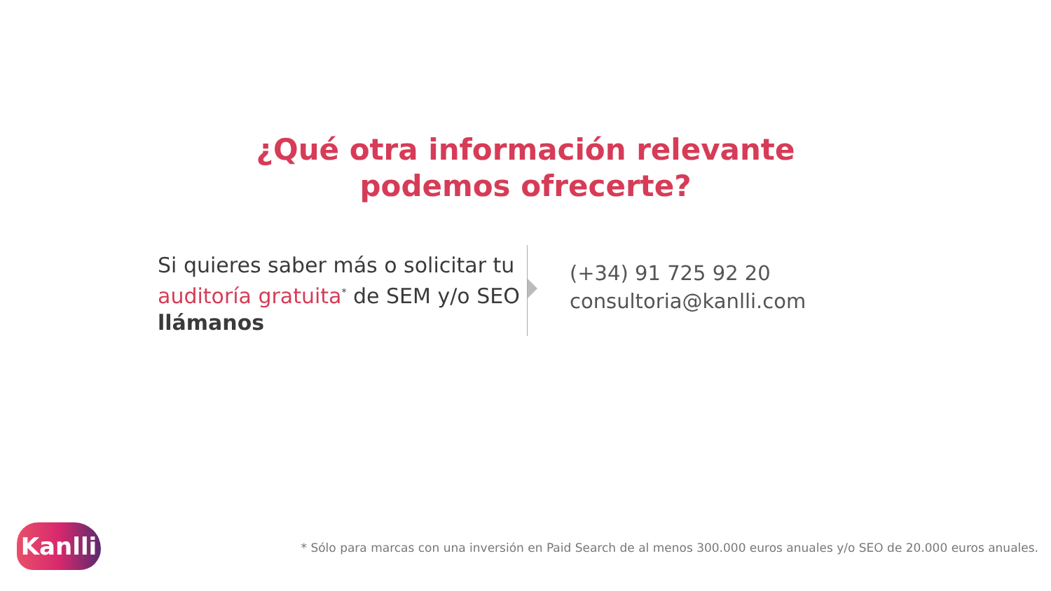¿Qué otra información relevante
podemos ofrecerte?
Si quieres saber más o solicitar tu auditoría gratuita<sup>*</sup> de SEM y/o SEO llámanos
(+34) 91 725 92 20
consultoria@kanlli.com
Kanlli
* Sólo para marcas con una inversión en Paid Search de al menos 300.000 euros anuales y/o SEO de 20.000 euros anuales.